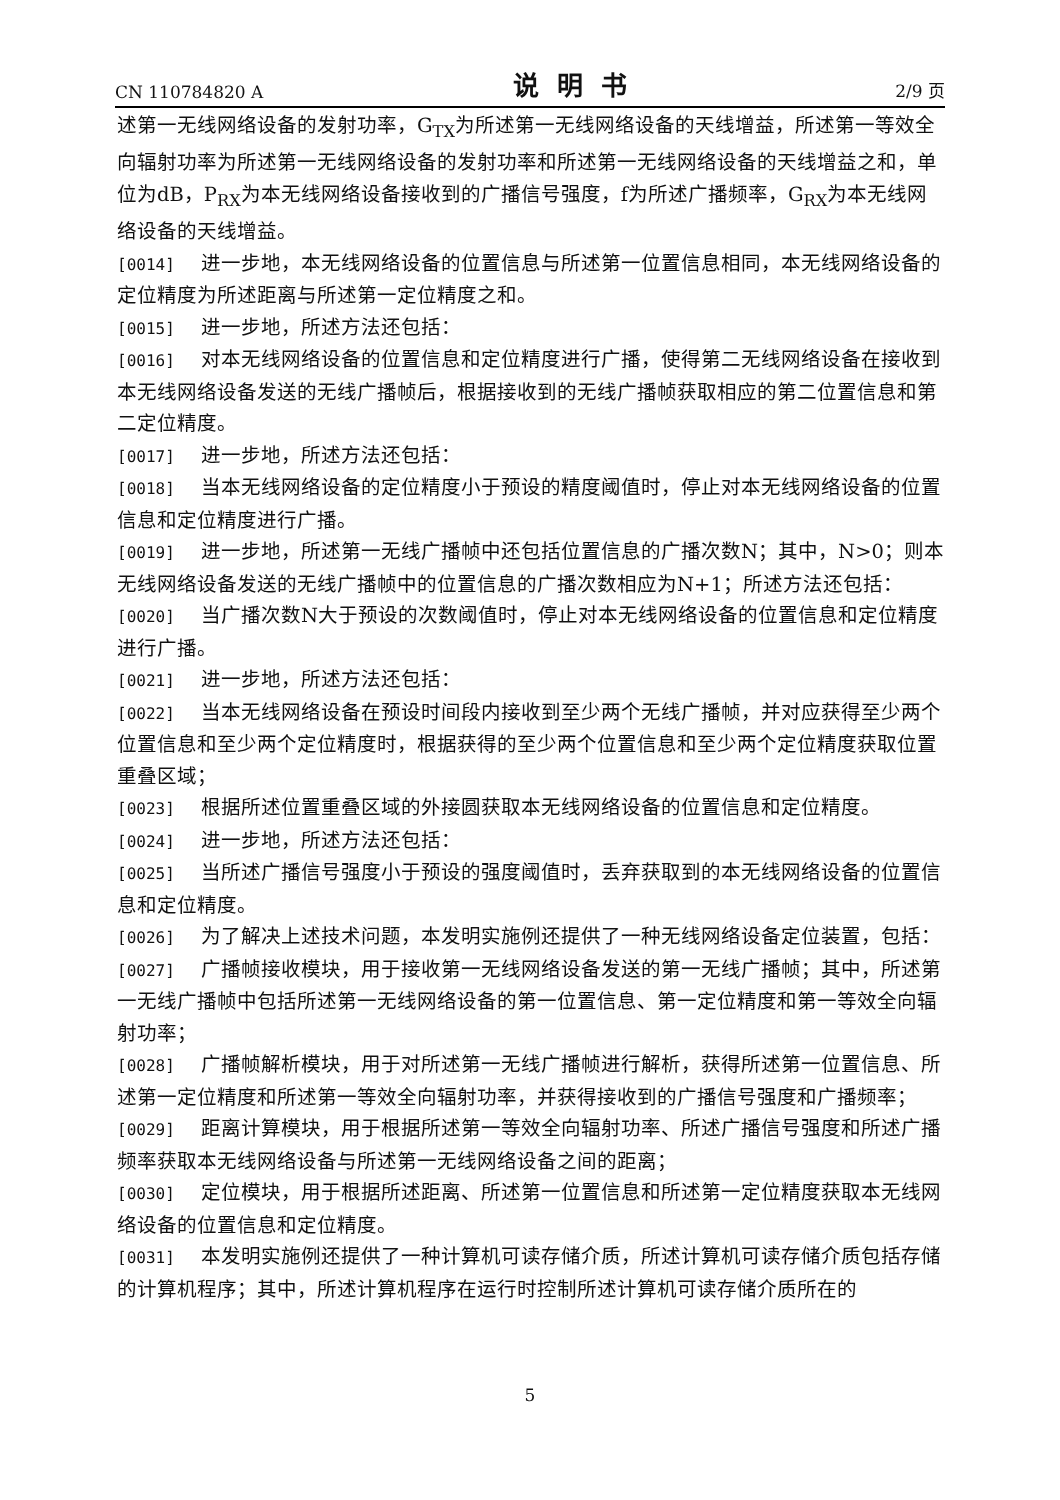CN 110784820 A 说明书 2/9 页
述第一无线网络设备的发射功率，G<sub>TX</sub>为所述第一无线网络设备的天线增益，所述第一等效全向辐射功率为所述第一无线网络设备的发射功率和所述第一无线网络设备的天线增益之和，单位为dB，P<sub>RX</sub>为本无线网络设备接收到的广播信号强度，f为所述广播频率，G<sub>RX</sub>为本无线网络设备的天线增益。
[0014] 进一步地，本无线网络设备的位置信息与所述第一位置信息相同，本无线网络设备的定位精度为所述距离与所述第一定位精度之和。
[0015] 进一步地，所述方法还包括：
[0016] 对本无线网络设备的位置信息和定位精度进行广播，使得第二无线网络设备在接收到本无线网络设备发送的无线广播帧后，根据接收到的无线广播帧获取相应的第二位置信息和第二定位精度。
[0017] 进一步地，所述方法还包括：
[0018] 当本无线网络设备的定位精度小于预设的精度阈值时，停止对本无线网络设备的位置信息和定位精度进行广播。
[0019] 进一步地，所述第一无线广播帧中还包括位置信息的广播次数N；其中，N>0；则本无线网络设备发送的无线广播帧中的位置信息的广播次数相应为N+1；所述方法还包括：
[0020] 当广播次数N大于预设的次数阈值时，停止对本无线网络设备的位置信息和定位精度进行广播。
[0021] 进一步地，所述方法还包括：
[0022] 当本无线网络设备在预设时间段内接收到至少两个无线广播帧，并对应获得至少两个位置信息和至少两个定位精度时，根据获得的至少两个位置信息和至少两个定位精度获取位置重叠区域；
[0023] 根据所述位置重叠区域的外接圆获取本无线网络设备的位置信息和定位精度。
[0024] 进一步地，所述方法还包括：
[0025] 当所述广播信号强度小于预设的强度阈值时，丢弃获取到的本无线网络设备的位置信息和定位精度。
[0026] 为了解决上述技术问题，本发明实施例还提供了一种无线网络设备定位装置，包括：
[0027] 广播帧接收模块，用于接收第一无线网络设备发送的第一无线广播帧；其中，所述第一无线广播帧中包括所述第一无线网络设备的第一位置信息、第一定位精度和第一等效全向辐射功率；
[0028] 广播帧解析模块，用于对所述第一无线广播帧进行解析，获得所述第一位置信息、所述第一定位精度和所述第一等效全向辐射功率，并获得接收到的广播信号强度和广播频率；
[0029] 距离计算模块，用于根据所述第一等效全向辐射功率、所述广播信号强度和所述广播频率获取本无线网络设备与所述第一无线网络设备之间的距离；
[0030] 定位模块，用于根据所述距离、所述第一位置信息和所述第一定位精度获取本无线网络设备的位置信息和定位精度。
[0031] 本发明实施例还提供了一种计算机可读存储介质，所述计算机可读存储介质包括存储的计算机程序；其中，所述计算机程序在运行时控制所述计算机可读存储介质所在的
5